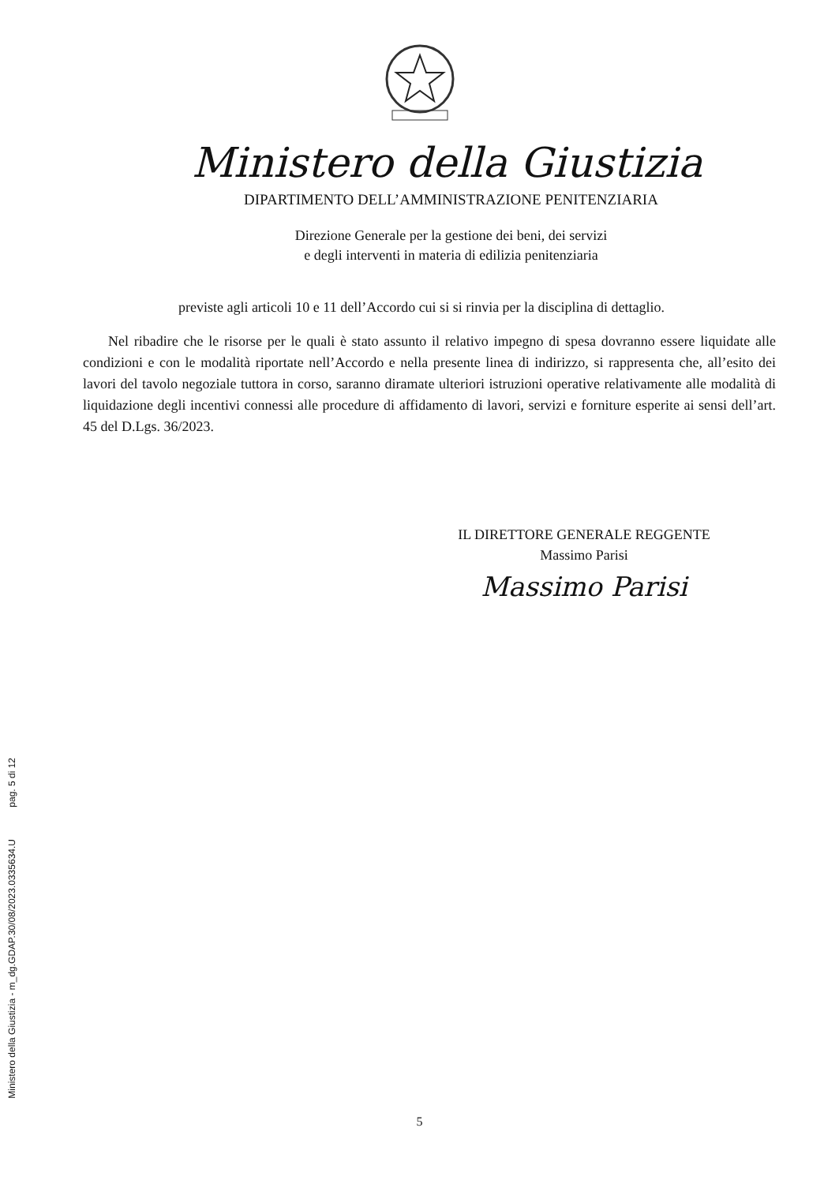Ministero della Giustizia
DIPARTIMENTO DELL’AMMINISTRAZIONE PENITENZIARIA
Direzione Generale per la gestione dei beni, dei servizi
e degli interventi in materia di edilizia penitenziaria
previste agli articoli 10 e 11 dell’Accordo cui si si rinvia per la disciplina di dettaglio.
Nel ribadire che le risorse per le quali è stato assunto il relativo impegno di spesa dovranno essere liquidate alle condizioni e con le modalità riportate nell’Accordo e nella presente linea di indirizzo, si rappresenta che, all’esito dei lavori del tavolo negoziale tuttora in corso, saranno diramate ulteriori istruzioni operative relativamente alle modalità di liquidazione degli incentivi connessi alle procedure di affidamento di lavori, servizi e forniture esperite ai sensi dell’art. 45 del D.Lgs. 36/2023.
IL DIRETTORE GENERALE REGGENTE
Massimo Parisi
Massimo Parisi
pag. 5 di 12
Ministero della Giustizia - m_dg.GDAP.30/08/2023.0335634.U
5